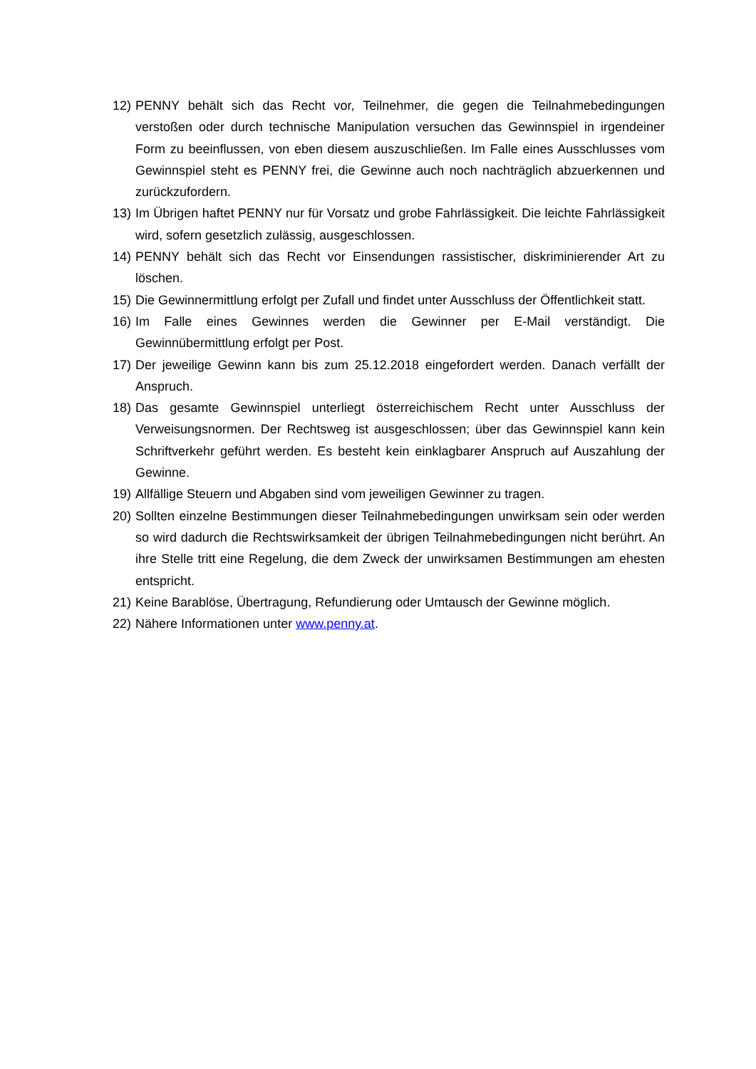12) PENNY behält sich das Recht vor, Teilnehmer, die gegen die Teilnahmebedingungen verstoßen oder durch technische Manipulation versuchen das Gewinnspiel in irgendeiner Form zu beeinflussen, von eben diesem auszuschließen. Im Falle eines Ausschlusses vom Gewinnspiel steht es PENNY frei, die Gewinne auch noch nachträglich abzuerkennen und zurückzufordern.
13) Im Übrigen haftet PENNY nur für Vorsatz und grobe Fahrlässigkeit. Die leichte Fahrlässigkeit wird, sofern gesetzlich zulässig, ausgeschlossen.
14) PENNY behält sich das Recht vor Einsendungen rassistischer, diskriminierender Art zu löschen.
15) Die Gewinnermittlung erfolgt per Zufall und findet unter Ausschluss der Öffentlichkeit statt.
16) Im Falle eines Gewinnes werden die Gewinner per E-Mail verständigt. Die Gewinnübermittlung erfolgt per Post.
17) Der jeweilige Gewinn kann bis zum 25.12.2018 eingefordert werden. Danach verfällt der Anspruch.
18) Das gesamte Gewinnspiel unterliegt österreichischem Recht unter Ausschluss der Verweisungsnormen. Der Rechtsweg ist ausgeschlossen; über das Gewinnspiel kann kein Schriftverkehr geführt werden. Es besteht kein einklagbarer Anspruch auf Auszahlung der Gewinne.
19) Allfällige Steuern und Abgaben sind vom jeweiligen Gewinner zu tragen.
20) Sollten einzelne Bestimmungen dieser Teilnahmebedingungen unwirksam sein oder werden so wird dadurch die Rechtswirksamkeit der übrigen Teilnahmebedingungen nicht berührt. An ihre Stelle tritt eine Regelung, die dem Zweck der unwirksamen Bestimmungen am ehesten entspricht.
21) Keine Barablöse, Übertragung, Refundierung oder Umtausch der Gewinne möglich.
22) Nähere Informationen unter www.penny.at.